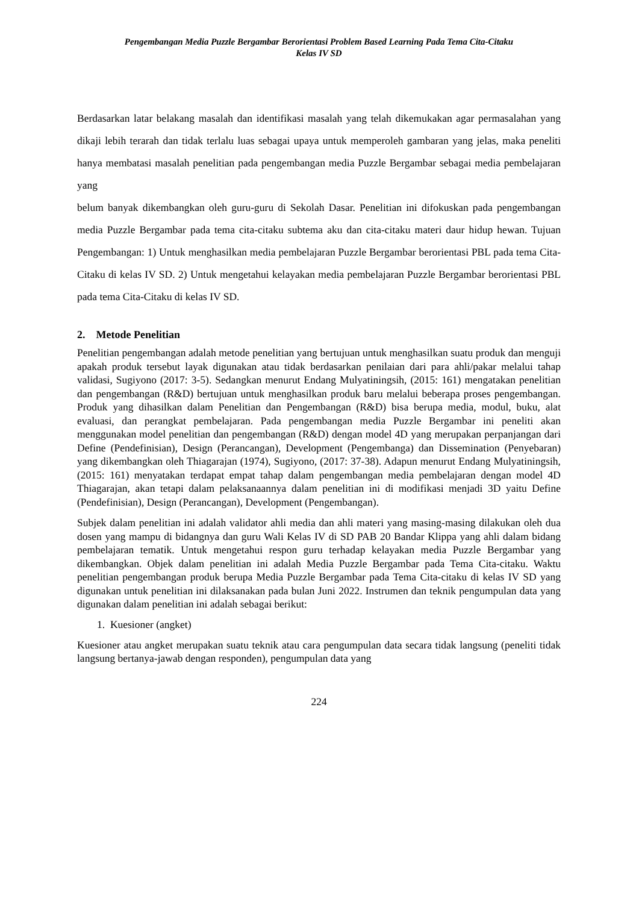Pengembangan Media Puzzle Bergambar Berorientasi Problem Based Learning Pada Tema Cita-Citaku
Kelas IV SD
Berdasarkan latar belakang masalah dan identifikasi masalah yang telah dikemukakan agar permasalahan yang dikaji lebih terarah dan tidak terlalu luas sebagai upaya untuk memperoleh gambaran yang jelas, maka peneliti hanya membatasi masalah penelitian pada pengembangan media Puzzle Bergambar sebagai media pembelajaran yang
belum banyak dikembangkan oleh guru-guru di Sekolah Dasar. Penelitian ini difokuskan pada pengembangan media Puzzle Bergambar pada tema cita-citaku subtema aku dan cita-citaku materi daur hidup hewan. Tujuan Pengembangan: 1) Untuk menghasilkan media pembelajaran Puzzle Bergambar berorientasi PBL pada tema Cita-Citaku di kelas IV SD. 2) Untuk mengetahui kelayakan media pembelajaran Puzzle Bergambar berorientasi PBL pada tema Cita-Citaku di kelas IV SD.
2. Metode Penelitian
Penelitian pengembangan adalah metode penelitian yang bertujuan untuk menghasilkan suatu produk dan menguji apakah produk tersebut layak digunakan atau tidak berdasarkan penilaian dari para ahli/pakar melalui tahap validasi, Sugiyono (2017: 3-5). Sedangkan menurut Endang Mulyatiningsih, (2015: 161) mengatakan penelitian dan pengembangan (R&D) bertujuan untuk menghasilkan produk baru melalui beberapa proses pengembangan. Produk yang dihasilkan dalam Penelitian dan Pengembangan (R&D) bisa berupa media, modul, buku, alat evaluasi, dan perangkat pembelajaran. Pada pengembangan media Puzzle Bergambar ini peneliti akan menggunakan model penelitian dan pengembangan (R&D) dengan model 4D yang merupakan perpanjangan dari Define (Pendefinisian), Design (Perancangan), Development (Pengembanga) dan Dissemination (Penyebaran) yang dikembangkan oleh Thiagarajan (1974), Sugiyono, (2017: 37-38). Adapun menurut Endang Mulyatiningsih, (2015: 161) menyatakan terdapat empat tahap dalam pengembangan media pembelajaran dengan model 4D Thiagarajan, akan tetapi dalam pelaksanaannya dalam penelitian ini di modifikasi menjadi 3D yaitu Define (Pendefinisian), Design (Perancangan), Development (Pengembangan).
Subjek dalam penelitian ini adalah validator ahli media dan ahli materi yang masing-masing dilakukan oleh dua dosen yang mampu di bidangnya dan guru Wali Kelas IV di SD PAB 20 Bandar Klippa yang ahli dalam bidang pembelajaran tematik. Untuk mengetahui respon guru terhadap kelayakan media Puzzle Bergambar yang dikembangkan. Objek dalam penelitian ini adalah Media Puzzle Bergambar pada Tema Cita-citaku. Waktu penelitian pengembangan produk berupa Media Puzzle Bergambar pada Tema Cita-citaku di kelas IV SD yang digunakan untuk penelitian ini dilaksanakan pada bulan Juni 2022. Instrumen dan teknik pengumpulan data yang digunakan dalam penelitian ini adalah sebagai berikut:
1. Kuesioner (angket)
Kuesioner atau angket merupakan suatu teknik atau cara pengumpulan data secara tidak langsung (peneliti tidak langsung bertanya-jawab dengan responden), pengumpulan data yang
224